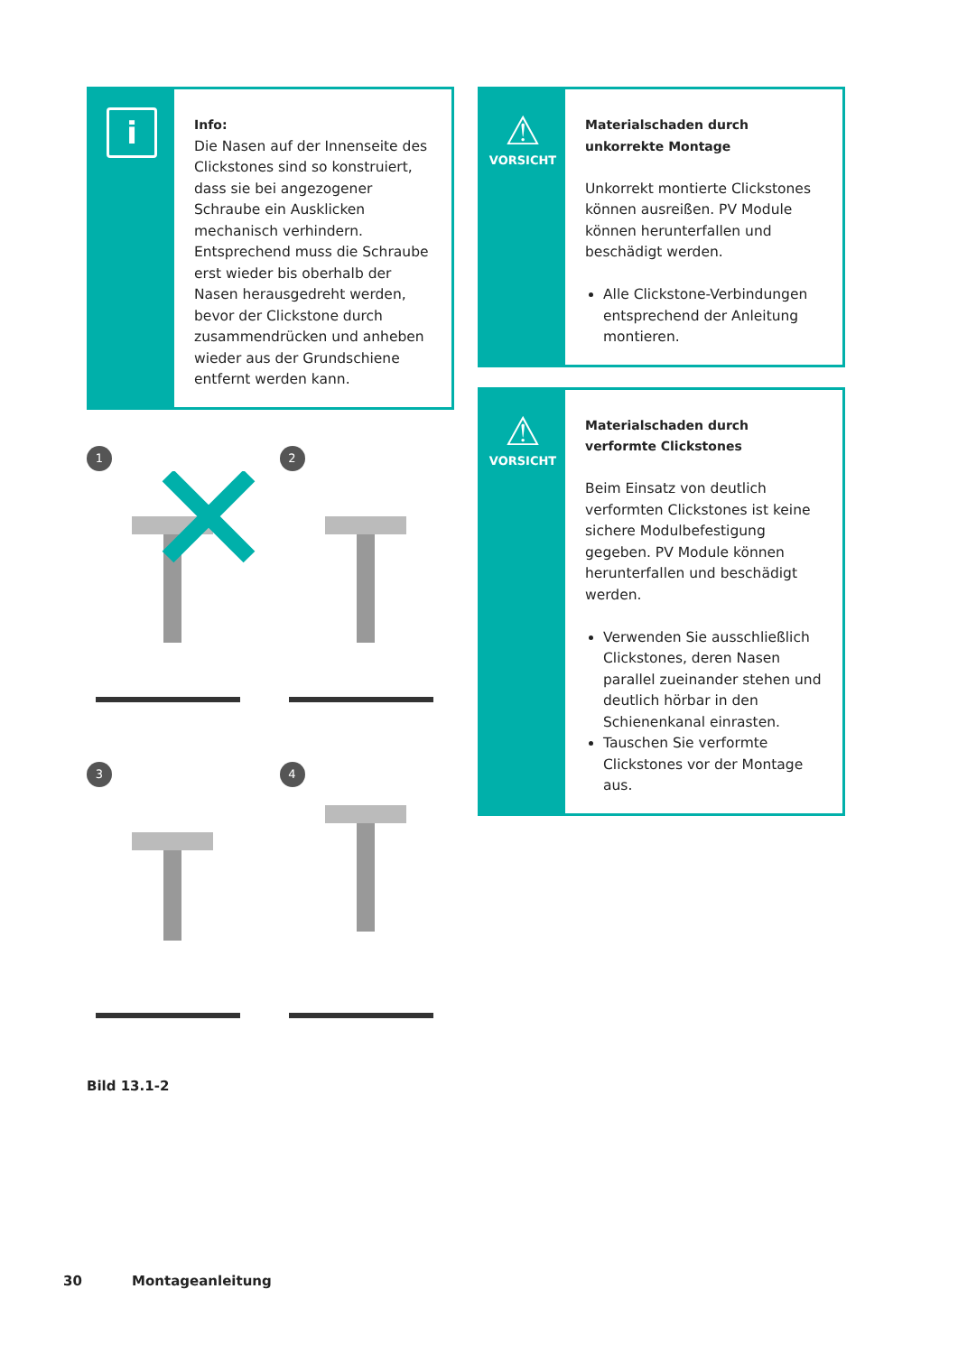i
Info:
Die Nasen auf der Innenseite des Clickstones sind so konstruiert, dass sie bei angezogener Schraube ein Ausklicken mechanisch verhindern. Entsprechend muss die Schraube erst wieder bis oberhalb der Nasen herausgedreht werden, bevor der Clickstone durch zusammendrücken und anheben wieder aus der Grundschiene entfernt werden kann.
1
2
3
4
Bild 13.1-2
⚠
VORSICHT
Materialschaden durch unkorrekte Montage
Unkorrekt montierte Clickstones können ausreißen. PV Module können herunterfallen und beschädigt werden.
Alle Clickstone-Verbindungen entsprechend der Anleitung montieren.
⚠
VORSICHT
Materialschaden durch verformte Clickstones
Beim Einsatz von deutlich verformten Clickstones ist keine sichere Modulbefestigung gegeben. PV Module können herunterfallen und beschädigt werden.
Verwenden Sie ausschließlich Clickstones, deren Nasen parallel zueinander stehen und deutlich hörbar in den Schienenkanal einrasten.
Tauschen Sie verformte Clickstones vor der Montage aus.
30 Montageanleitung